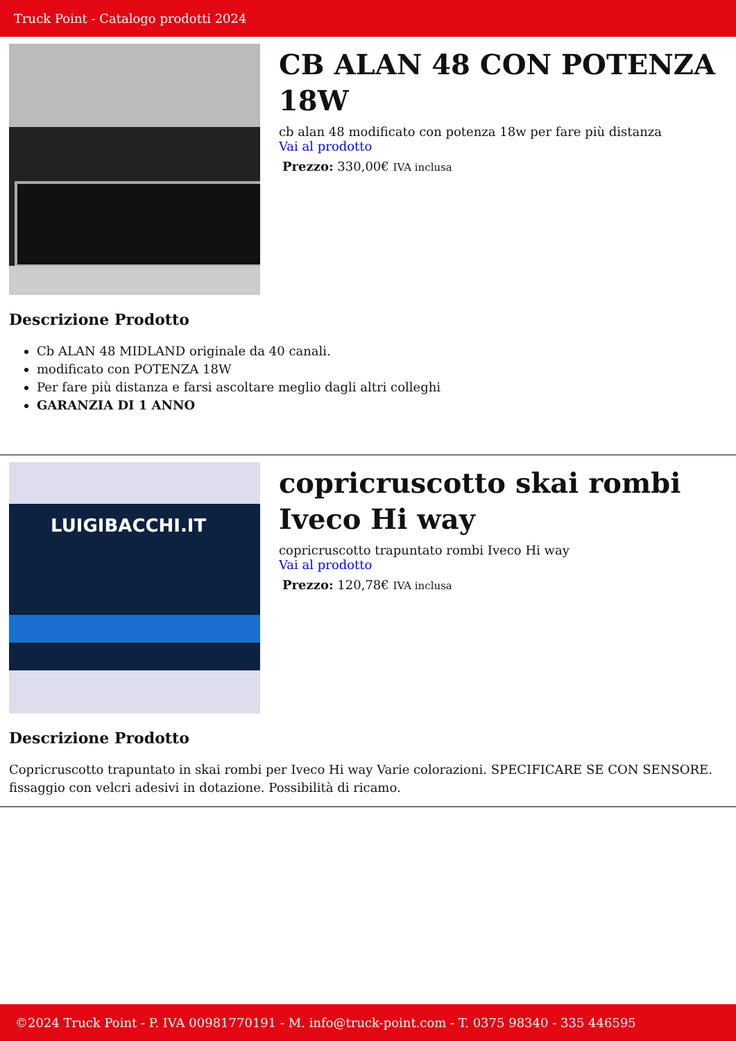Truck Point - Catalogo prodotti 2024
CB ALAN 48 CON POTENZA 18W
cb alan 48 modificato con potenza 18w per fare più distanza
Vai al prodotto
Prezzo: 330,00€ IVA inclusa
Descrizione Prodotto
Cb ALAN 48 MIDLAND originale da 40 canali.
modificato con POTENZA 18W
Per fare più distanza e farsi ascoltare meglio dagli altri colleghi
GARANZIA DI 1 ANNO
LUIGIBACCHI.IT
copricruscotto skai rombi Iveco Hi way
copricruscotto trapuntato rombi Iveco Hi way
Vai al prodotto
Prezzo: 120,78€ IVA inclusa
Descrizione Prodotto
Copricruscotto trapuntato in skai rombi per Iveco Hi way Varie colorazioni. SPECIFICARE SE CON SENSORE. fissaggio con velcri adesivi in dotazione. Possibilità di ricamo.
©2024 Truck Point - P. IVA 00981770191 - M. info@truck-point.com - T. 0375 98340 - 335 446595